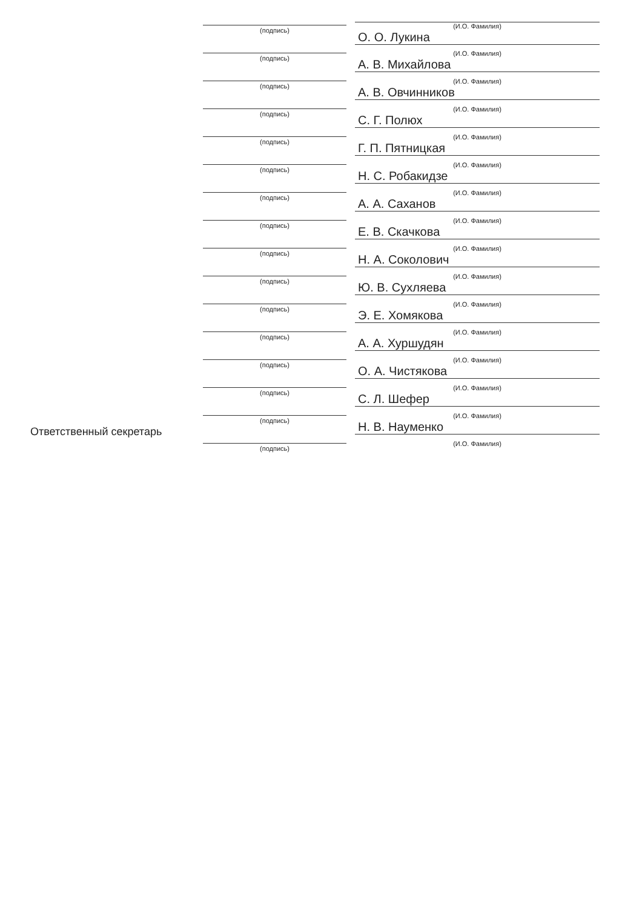(подпись)
(И.О. Фамилия)
О. О. Лукина
(подпись)
(И.О. Фамилия)
А. В. Михайлова
(подпись)
(И.О. Фамилия)
А. В. Овчинников
(подпись)
(И.О. Фамилия)
С. Г. Полюх
(подпись)
(И.О. Фамилия)
Г. П. Пятницкая
(подпись)
(И.О. Фамилия)
Н. С. Робакидзе
(подпись)
(И.О. Фамилия)
А. А. Саханов
(подпись)
(И.О. Фамилия)
Е. В. Скачкова
(подпись)
(И.О. Фамилия)
Н. А. Соколович
(подпись)
(И.О. Фамилия)
Ю. В. Сухляева
(подпись)
(И.О. Фамилия)
Э. Е. Хомякова
(подпись)
(И.О. Фамилия)
А. А. Хуршудян
(подпись)
(И.О. Фамилия)
О. А. Чистякова
(подпись)
(И.О. Фамилия)
С. Л. Шефер
Ответственный секретарь
(подпись)
(И.О. Фамилия)
Н. В. Науменко
(подпись)
(И.О. Фамилия)